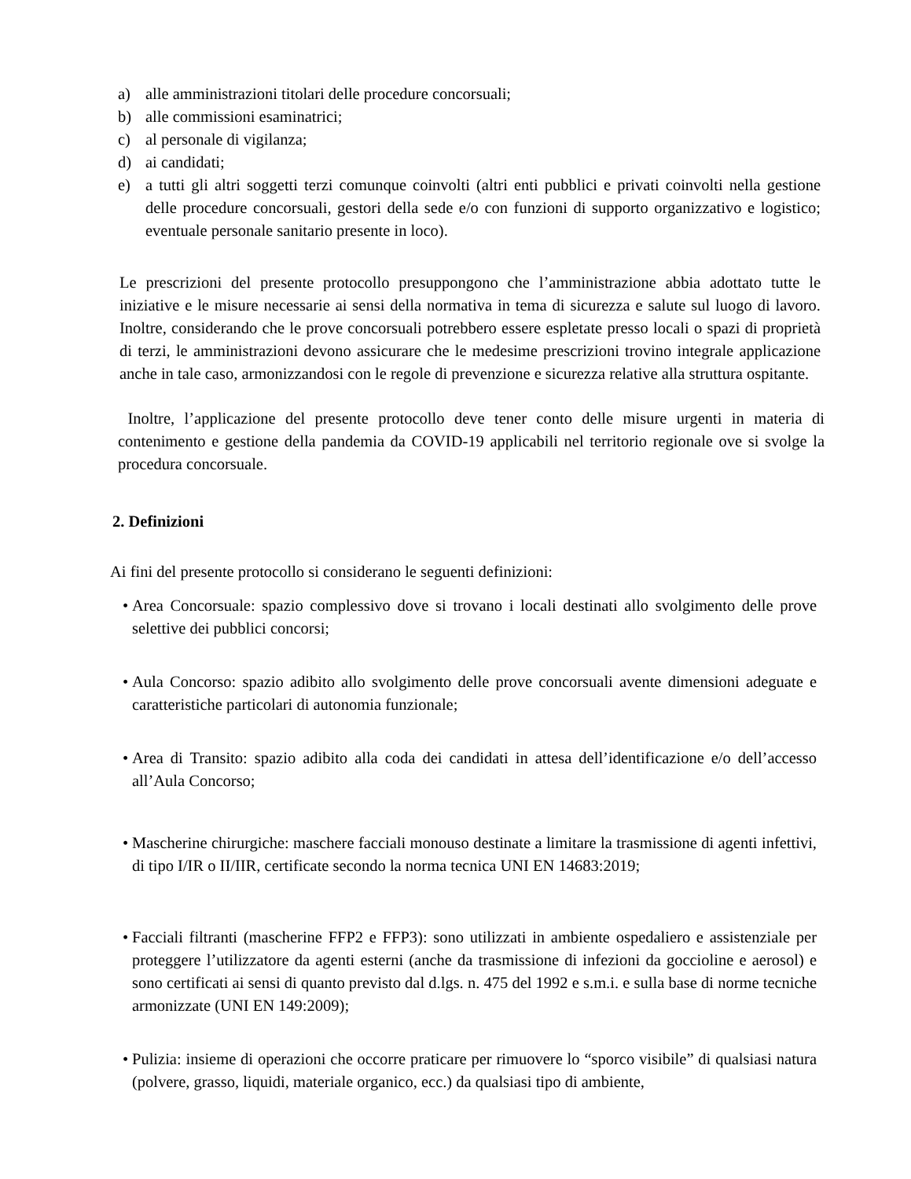a) alle amministrazioni titolari delle procedure concorsuali;
b) alle commissioni esaminatrici;
c) al personale di vigilanza;
d) ai candidati;
e) a tutti gli altri soggetti terzi comunque coinvolti (altri enti pubblici e privati coinvolti nella gestione delle procedure concorsuali, gestori della sede e/o con funzioni di supporto organizzativo e logistico; eventuale personale sanitario presente in loco).
Le prescrizioni del presente protocollo presuppongono che l’amministrazione abbia adottato tutte le iniziative e le misure necessarie ai sensi della normativa in tema di sicurezza e salute sul luogo di lavoro. Inoltre, considerando che le prove concorsuali potrebbero essere espletate presso locali o spazi di proprietà di terzi, le amministrazioni devono assicurare che le medesime prescrizioni trovino integrale applicazione anche in tale caso, armonizzandosi con le regole di prevenzione e sicurezza relative alla struttura ospitante.
Inoltre, l’applicazione del presente protocollo deve tener conto delle misure urgenti in materia di contenimento e gestione della pandemia da COVID-19 applicabili nel territorio regionale ove si svolge la procedura concorsuale.
2. Definizioni
Ai fini del presente protocollo si considerano le seguenti definizioni:
• Area Concorsuale: spazio complessivo dove si trovano i locali destinati allo svolgimento delle prove selettive dei pubblici concorsi;
• Aula Concorso: spazio adibito allo svolgimento delle prove concorsuali avente dimensioni adeguate e caratteristiche particolari di autonomia funzionale;
• Area di Transito: spazio adibito alla coda dei candidati in attesa dell’identificazione e/o dell’accesso all’Aula Concorso;
• Mascherine chirurgiche: maschere facciali monouso destinate a limitare la trasmissione di agenti infettivi, di tipo I/IR o II/IIR, certificate secondo la norma tecnica UNI EN 14683:2019;
• Facciali filtranti (mascherine FFP2 e FFP3): sono utilizzati in ambiente ospedaliero e assistenziale per proteggere l’utilizzatore da agenti esterni (anche da trasmissione di infezioni da goccioline e aerosol) e sono certificati ai sensi di quanto previsto dal d.lgs. n. 475 del 1992 e s.m.i. e sulla base di norme tecniche armonizzate (UNI EN 149:2009);
• Pulizia: insieme di operazioni che occorre praticare per rimuovere lo “sporco visibile” di qualsiasi natura (polvere, grasso, liquidi, materiale organico, ecc.) da qualsiasi tipo di ambiente,